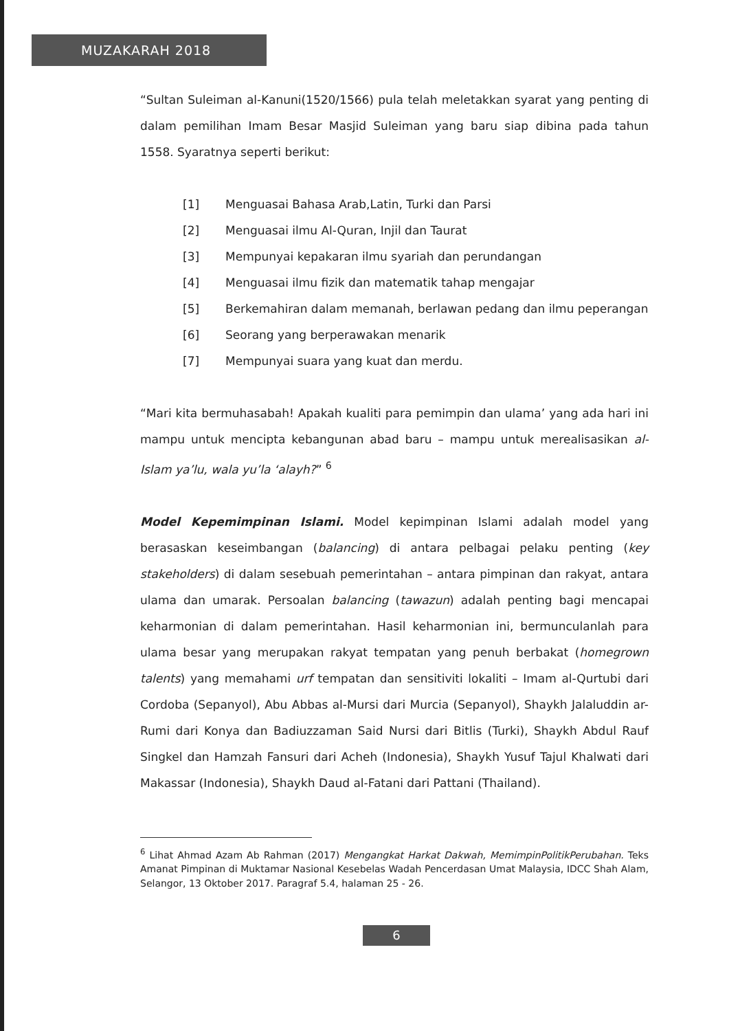MUZAKARAH 2018
“Sultan Suleiman al-Kanuni(1520/1566) pula telah meletakkan syarat yang penting di dalam pemilihan Imam Besar Masjid Suleiman yang baru siap dibina pada tahun 1558. Syaratnya seperti berikut:
[1] Menguasai Bahasa Arab,Latin, Turki dan Parsi
[2] Menguasai ilmu Al-Quran, Injil dan Taurat
[3] Mempunyai kepakaran ilmu syariah dan perundangan
[4] Menguasai ilmu fizik dan matematik tahap mengajar
[5] Berkemahiran dalam memanah, berlawan pedang dan ilmu peperangan
[6] Seorang yang berperawakan menarik
[7] Mempunyai suara yang kuat dan merdu.
“Mari kita bermuhasabah! Apakah kualiti para pemimpin dan ulama’ yang ada hari ini mampu untuk mencipta kebangunan abad baru – mampu untuk merealisasikan al-Islam ya’lu, wala yu’la ‘alayh?” <sup>6</sup>
Model Kepemimpinan Islami. Model kepimpinan Islami adalah model yang berasaskan keseimbangan (balancing) di antara pelbagai pelaku penting (key stakeholders) di dalam sesebuah pemerintahan – antara pimpinan dan rakyat, antara ulama dan umarak. Persoalan balancing (tawazun) adalah penting bagi mencapai keharmonian di dalam pemerintahan. Hasil keharmonian ini, bermunculanlah para ulama besar yang merupakan rakyat tempatan yang penuh berbakat (homegrown talents) yang memahami urf tempatan dan sensitiviti lokaliti – Imam al-Qurtubi dari Cordoba (Sepanyol), Abu Abbas al-Mursi dari Murcia (Sepanyol), Shaykh Jalaluddin ar-Rumi dari Konya dan Badiuzzaman Said Nursi dari Bitlis (Turki), Shaykh Abdul Rauf Singkel dan Hamzah Fansuri dari Acheh (Indonesia), Shaykh Yusuf Tajul Khalwati dari Makassar (Indonesia), Shaykh Daud al-Fatani dari Pattani (Thailand).
<sup>6</sup> Lihat Ahmad Azam Ab Rahman (2017) Mengangkat Harkat Dakwah, MemimpinPolitikPerubahan. Teks Amanat Pimpinan di Muktamar Nasional Kesebelas Wadah Pencerdasan Umat Malaysia, IDCC Shah Alam, Selangor, 13 Oktober 2017. Paragraf 5.4, halaman 25 - 26.
6